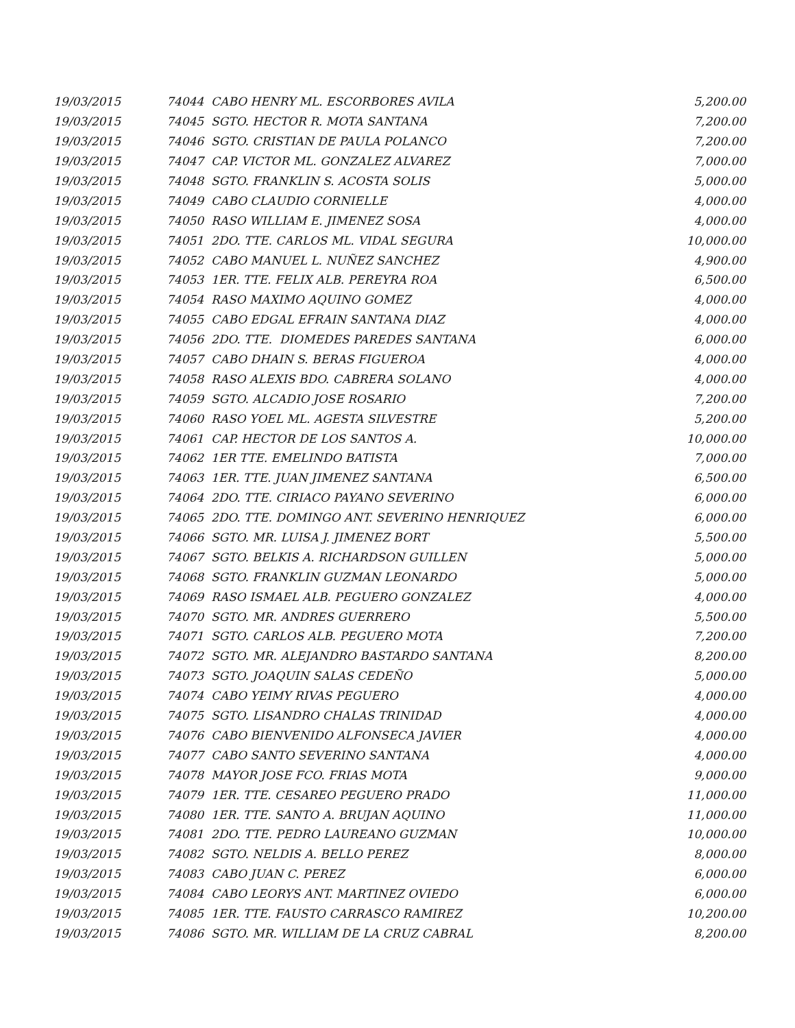| 19/03/2015 | 74044 CABO HENRY ML. ESCORBORES AVILA | 5,200.00 |
| 19/03/2015 | 74045 SGTO. HECTOR R. MOTA SANTANA | 7,200.00 |
| 19/03/2015 | 74046 SGTO. CRISTIAN DE PAULA POLANCO | 7,200.00 |
| 19/03/2015 | 74047 CAP. VICTOR ML. GONZALEZ ALVAREZ | 7,000.00 |
| 19/03/2015 | 74048 SGTO. FRANKLIN S. ACOSTA SOLIS | 5,000.00 |
| 19/03/2015 | 74049 CABO CLAUDIO CORNIELLE | 4,000.00 |
| 19/03/2015 | 74050 RASO WILLIAM E. JIMENEZ SOSA | 4,000.00 |
| 19/03/2015 | 74051 2DO. TTE. CARLOS ML. VIDAL SEGURA | 10,000.00 |
| 19/03/2015 | 74052 CABO MANUEL L. NUÑEZ SANCHEZ | 4,900.00 |
| 19/03/2015 | 74053 1ER. TTE. FELIX ALB. PEREYRA ROA | 6,500.00 |
| 19/03/2015 | 74054 RASO MAXIMO AQUINO GOMEZ | 4,000.00 |
| 19/03/2015 | 74055 CABO EDGAL EFRAIN SANTANA DIAZ | 4,000.00 |
| 19/03/2015 | 74056 2DO. TTE. DIOMEDES PAREDES SANTANA | 6,000.00 |
| 19/03/2015 | 74057 CABO DHAIN S. BERAS FIGUEROA | 4,000.00 |
| 19/03/2015 | 74058 RASO ALEXIS BDO. CABRERA SOLANO | 4,000.00 |
| 19/03/2015 | 74059 SGTO. ALCADIO JOSE ROSARIO | 7,200.00 |
| 19/03/2015 | 74060 RASO YOEL ML. AGESTA SILVESTRE | 5,200.00 |
| 19/03/2015 | 74061 CAP. HECTOR DE LOS SANTOS A. | 10,000.00 |
| 19/03/2015 | 74062 1ER TTE. EMELINDO BATISTA | 7,000.00 |
| 19/03/2015 | 74063 1ER. TTE. JUAN JIMENEZ SANTANA | 6,500.00 |
| 19/03/2015 | 74064 2DO. TTE. CIRIACO PAYANO SEVERINO | 6,000.00 |
| 19/03/2015 | 74065 2DO. TTE. DOMINGO ANT. SEVERINO HENRIQUEZ | 6,000.00 |
| 19/03/2015 | 74066 SGTO. MR. LUISA J. JIMENEZ BORT | 5,500.00 |
| 19/03/2015 | 74067 SGTO. BELKIS A. RICHARDSON GUILLEN | 5,000.00 |
| 19/03/2015 | 74068 SGTO. FRANKLIN GUZMAN LEONARDO | 5,000.00 |
| 19/03/2015 | 74069 RASO ISMAEL ALB. PEGUERO GONZALEZ | 4,000.00 |
| 19/03/2015 | 74070 SGTO. MR. ANDRES GUERRERO | 5,500.00 |
| 19/03/2015 | 74071 SGTO. CARLOS ALB. PEGUERO MOTA | 7,200.00 |
| 19/03/2015 | 74072 SGTO. MR. ALEJANDRO BASTARDO SANTANA | 8,200.00 |
| 19/03/2015 | 74073 SGTO. JOAQUIN SALAS CEDEÑO | 5,000.00 |
| 19/03/2015 | 74074 CABO YEIMY RIVAS PEGUERO | 4,000.00 |
| 19/03/2015 | 74075 SGTO. LISANDRO CHALAS TRINIDAD | 4,000.00 |
| 19/03/2015 | 74076 CABO BIENVENIDO ALFONSECA JAVIER | 4,000.00 |
| 19/03/2015 | 74077 CABO SANTO SEVERINO SANTANA | 4,000.00 |
| 19/03/2015 | 74078 MAYOR JOSE FCO. FRIAS MOTA | 9,000.00 |
| 19/03/2015 | 74079 1ER. TTE. CESAREO PEGUERO PRADO | 11,000.00 |
| 19/03/2015 | 74080 1ER. TTE. SANTO A. BRUJAN AQUINO | 11,000.00 |
| 19/03/2015 | 74081 2DO. TTE. PEDRO LAUREANO GUZMAN | 10,000.00 |
| 19/03/2015 | 74082 SGTO. NELDIS A. BELLO PEREZ | 8,000.00 |
| 19/03/2015 | 74083 CABO JUAN C. PEREZ | 6,000.00 |
| 19/03/2015 | 74084 CABO LEORYS ANT. MARTINEZ OVIEDO | 6,000.00 |
| 19/03/2015 | 74085 1ER. TTE. FAUSTO CARRASCO RAMIREZ | 10,200.00 |
| 19/03/2015 | 74086 SGTO. MR. WILLIAM DE LA CRUZ CABRAL | 8,200.00 |